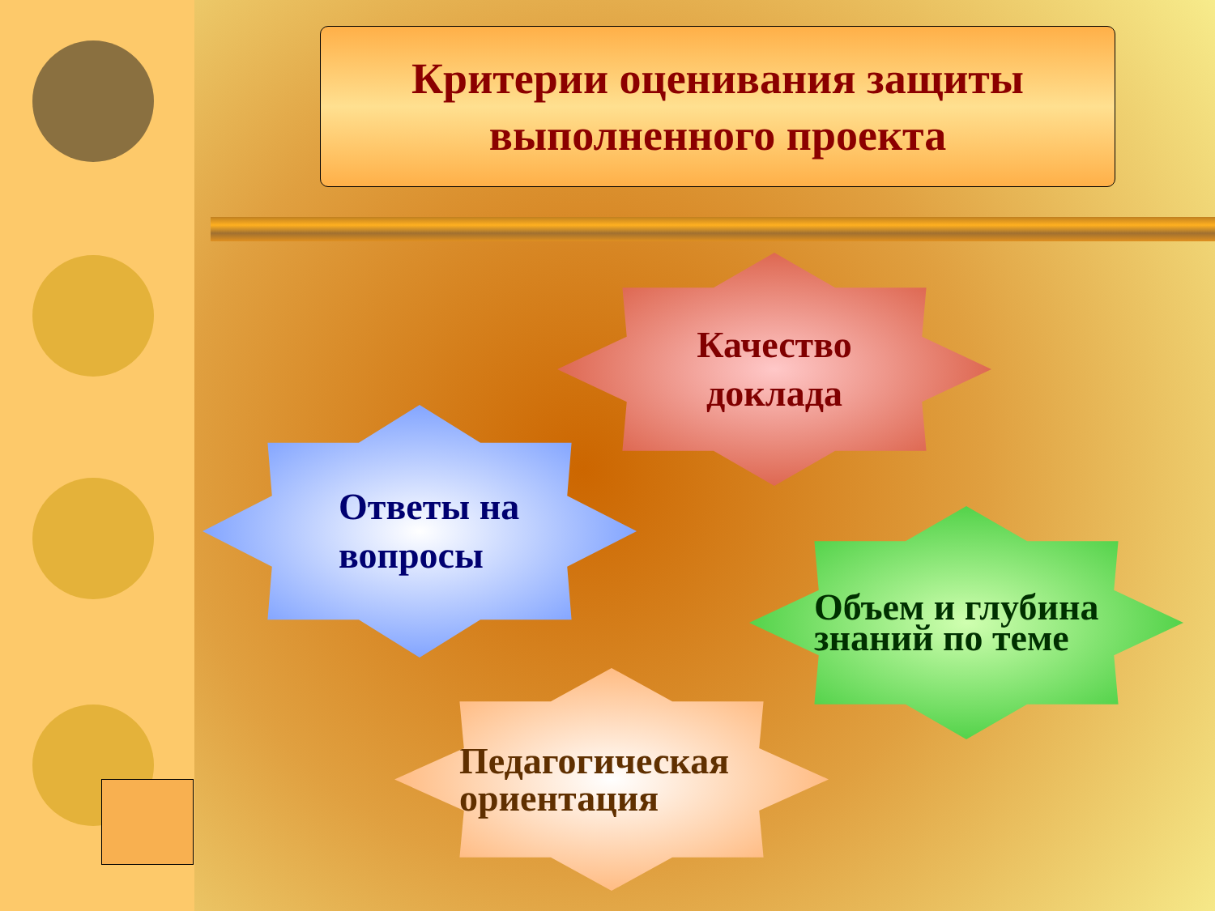Критерии оценивания защиты
выполненного проекта
Качество
доклада
Ответы на вопросы
Объем и глубина знаний по теме
Педагогическая ориентация